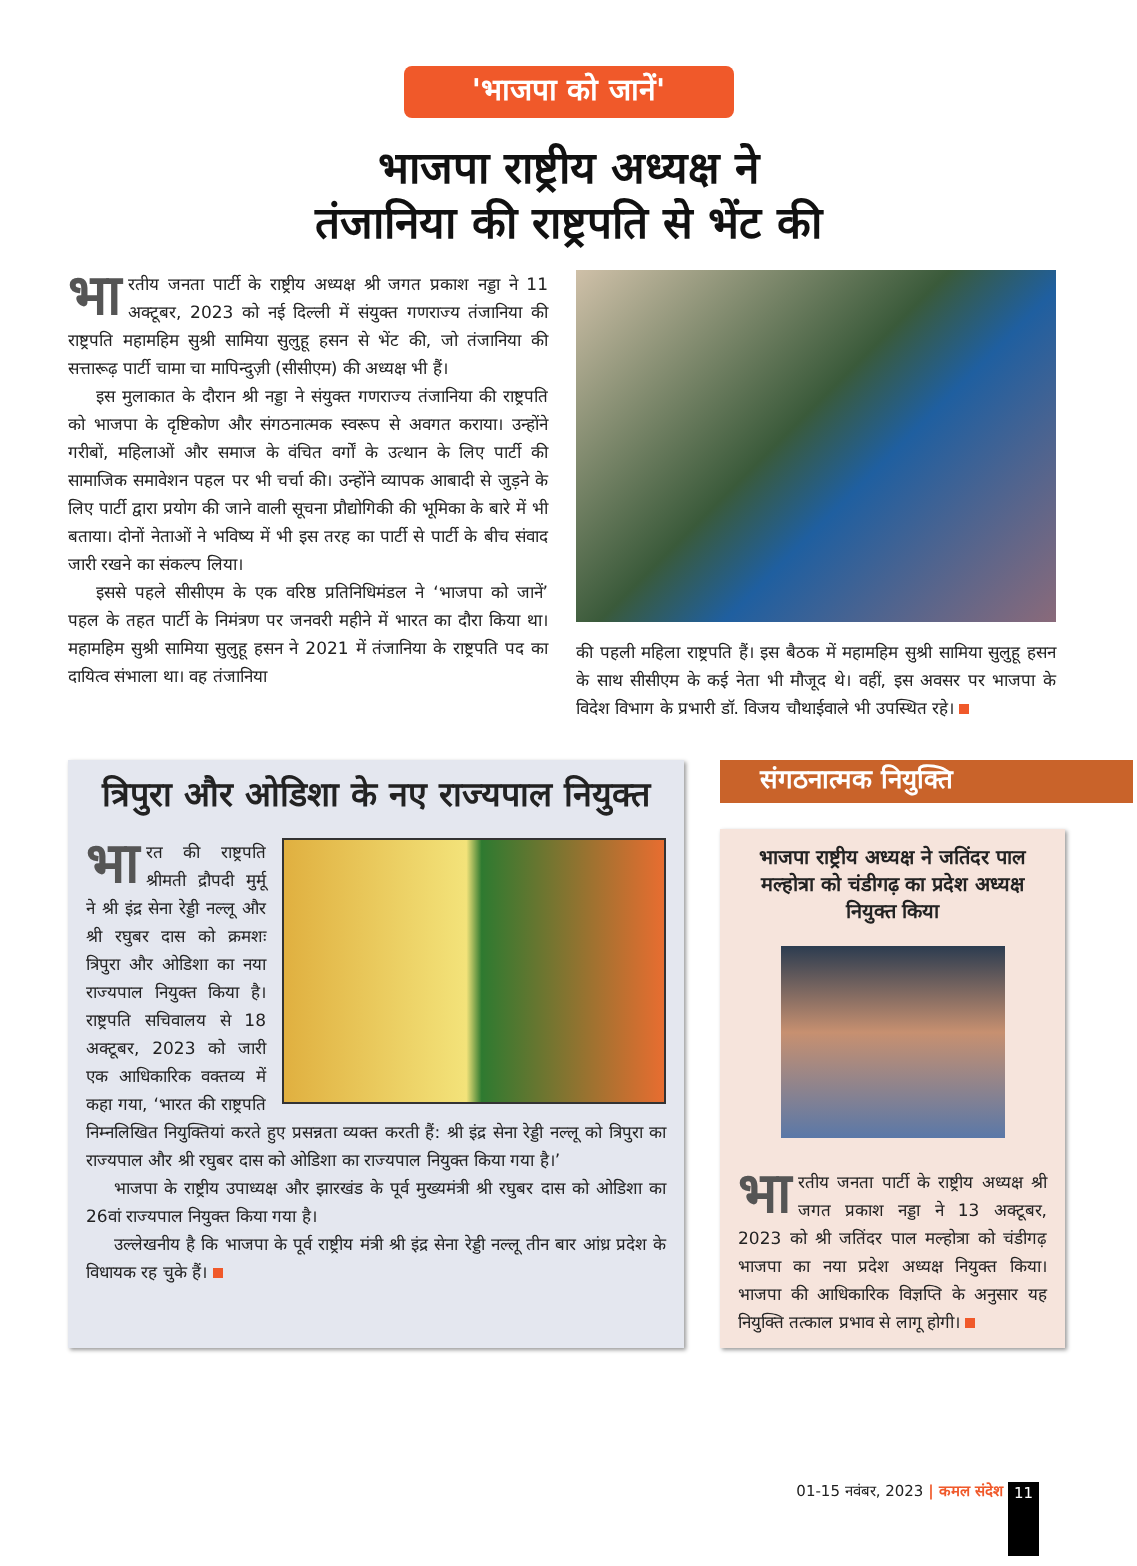'भाजपा को जानें'
भाजपा राष्ट्रीय अध्यक्ष ने
तंजानिया की राष्ट्रपति से भेंट की
भा रतीय जनता पार्टी के राष्ट्रीय अध्यक्ष श्री जगत प्रकाश नड्डा ने 11 अक्टूबर, 2023 को नई दिल्ली में संयुक्त गणराज्य तंजानिया की राष्ट्रपति महामहिम सुश्री सामिया सुलुहू हसन से भेंट की, जो तंजानिया की सत्तारूढ़ पार्टी चामा चा मापिन्दुज़ी (सीसीएम) की अध्यक्ष भी हैं।
इस मुलाकात के दौरान श्री नड्डा ने संयुक्त गणराज्य तंजानिया की राष्ट्रपति को भाजपा के दृष्टिकोण और संगठनात्मक स्वरूप से अवगत कराया। उन्होंने गरीबों, महिलाओं और समाज के वंचित वर्गों के उत्थान के लिए पार्टी की सामाजिक समावेशन पहल पर भी चर्चा की। उन्होंने व्यापक आबादी से जुड़ने के लिए पार्टी द्वारा प्रयोग की जाने वाली सूचना प्रौद्योगिकी की भूमिका के बारे में भी बताया। दोनों नेताओं ने भविष्य में भी इस तरह का पार्टी से पार्टी के बीच संवाद जारी रखने का संकल्प लिया।
इससे पहले सीसीएम के एक वरिष्ठ प्रतिनिधिमंडल ने ‘भाजपा को जानें’ पहल के तहत पार्टी के निमंत्रण पर जनवरी महीने में भारत का दौरा किया था। महामहिम सुश्री सामिया सुलुहू हसन ने 2021 में तंजानिया के राष्ट्रपति पद का दायित्व संभाला था। वह तंजानिया
की पहली महिला राष्ट्रपति हैं। इस बैठक में महामहिम सुश्री सामिया सुलुहू हसन के साथ सीसीएम के कई नेता भी मौजूद थे। वहीं, इस अवसर पर भाजपा के विदेश विभाग के प्रभारी डॉ. विजय चौथाईवाले भी उपस्थित रहे।
त्रिपुरा और ओडिशा के नए राज्यपाल नियुक्त
भा रत की राष्ट्रपति श्रीमती द्रौपदी मुर्मू ने श्री इंद्र सेना रेड्डी नल्लू और श्री रघुबर दास को क्रमशः त्रिपुरा और ओडिशा का नया राज्यपाल नियुक्त किया है। राष्ट्रपति सचिवालय से 18 अक्टूबर, 2023 को जारी एक आधिकारिक वक्तव्य में कहा गया, ‘भारत की राष्ट्रपति निम्नलिखित नियुक्तियां करते हुए प्रसन्नता व्यक्त करती हैं: श्री इंद्र सेना रेड्डी नल्लू को त्रिपुरा का राज्यपाल और श्री रघुबर दास को ओडिशा का राज्यपाल नियुक्त किया गया है।’
भाजपा के राष्ट्रीय उपाध्यक्ष और झारखंड के पूर्व मुख्यमंत्री श्री रघुबर दास को ओडिशा का 26वां राज्यपाल नियुक्त किया गया है।
उल्लेखनीय है कि भाजपा के पूर्व राष्ट्रीय मंत्री श्री इंद्र सेना रेड्डी नल्लू तीन बार आंध्र प्रदेश के विधायक रह चुके हैं।
संगठनात्मक नियुक्ति
भाजपा राष्ट्रीय अध्यक्ष ने जतिंदर पाल मल्होत्रा को चंडीगढ़ का प्रदेश अध्यक्ष नियुक्त किया
भा रतीय जनता पार्टी के राष्ट्रीय अध्यक्ष श्री जगत प्रकाश नड्डा ने 13 अक्टूबर, 2023 को श्री जतिंदर पाल मल्होत्रा को चंडीगढ़ भाजपा का नया प्रदेश अध्यक्ष नियुक्त किया। भाजपा की आधिकारिक विज्ञप्ति के अनुसार यह नियुक्ति तत्काल प्रभाव से लागू होगी।
01-15 नवंबर, 2023 | कमल संदेश 11